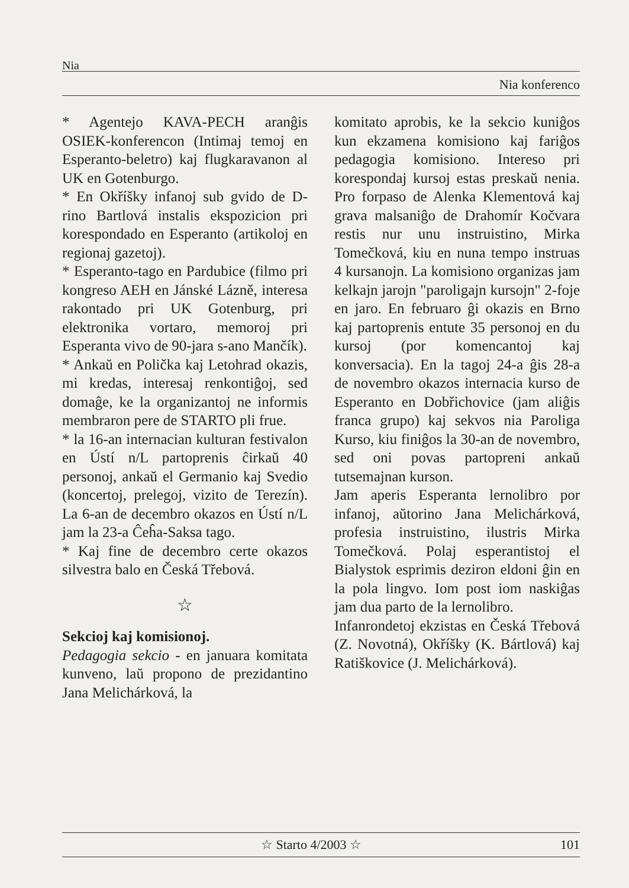Nia
Nia konferenco
* Agentejo KAVA-PECH aranĝis OSIEK-konferencon (Intimaj temoj en Esperanto-beletro) kaj flugkaravanon al UK en Gotenburgo.
* En Okříšky infanoj sub gvido de D-rino Bartlová instalis ekspozicion pri korespondado en Esperanto (artikoloj en regionaj gazetoj).
* Esperanto-tago en Pardubice (filmo pri kongreso AEH en Jánské Lázně, interesa rakontado pri UK Gotenburg, pri elektronika vortaro, memoroj pri Esperanta vivo de 90-jara s-ano Mančík).
* Ankaŭ en Polička kaj Letohrad okazis, mi kredas, interesaj renkontiĝoj, sed domaĝe, ke la organizantoj ne informis membraron pere de STARTO pli frue.
* la 16-an internacian kulturan festivalon en Ústí n/L partoprenis ĉirkaŭ 40 personoj, ankaŭ el Germanio kaj Svedio (koncertoj, prelegoj, vizito de Terezín). La 6-an de decembro okazos en Ústí n/L jam la 23-a Ĉeĥa-Saksa tago.
* Kaj fine de decembro certe okazos silvestra balo en Česká Třebová.
☆
Sekcioj kaj komisionoj.
Pedagogia sekcio - en januara komitata kunveno, laŭ propono de prezidantino Jana Melichárková, la
komitato aprobis, ke la sekcio kuniĝos kun ekzamena komisiono kaj fariĝos pedagogia komisiono. Intereso pri korespondaj kursoj estas preskaŭ nenia. Pro forpaso de Alenka Klementová kaj grava malsaniĝo de Drahomír Kočvara restis nur unu instruistino, Mirka Tomečková, kiu en nuna tempo instruas 4 kursanojn. La komisiono organizas jam kelkajn jarojn "paroligajn kursojn" 2-foje en jaro. En februaro ĝi okazis en Brno kaj partoprenis entute 35 personoj en du kursoj (por komencantoj kaj konversacia). En la tagoj 24-a ĝis 28-a de novembro okazos internacia kurso de Esperanto en Dobřichovice (jam aliĝis franca grupo) kaj sekvos nia Paroliga Kurso, kiu finiĝos la 30-an de novembro, sed oni povas partopreni ankaŭ tutsemajnan kurson.
Jam aperis Esperanta lernolibro por infanoj, aŭtorino Jana Melichárková, profesia instruistino, ilustris Mirka Tomečková. Polaj esperantistoj el Bialystok esprimis deziron eldoni ĝin en la pola lingvo. Iom post iom naskiĝas jam dua parto de la lernolibro.
Infanrondetoj ekzistas en Česká Třebová (Z. Novotná), Okříšky (K. Bártlová) kaj Ratiškovice (J. Melichárková).
☆ Starto 4/2003 ☆ 101